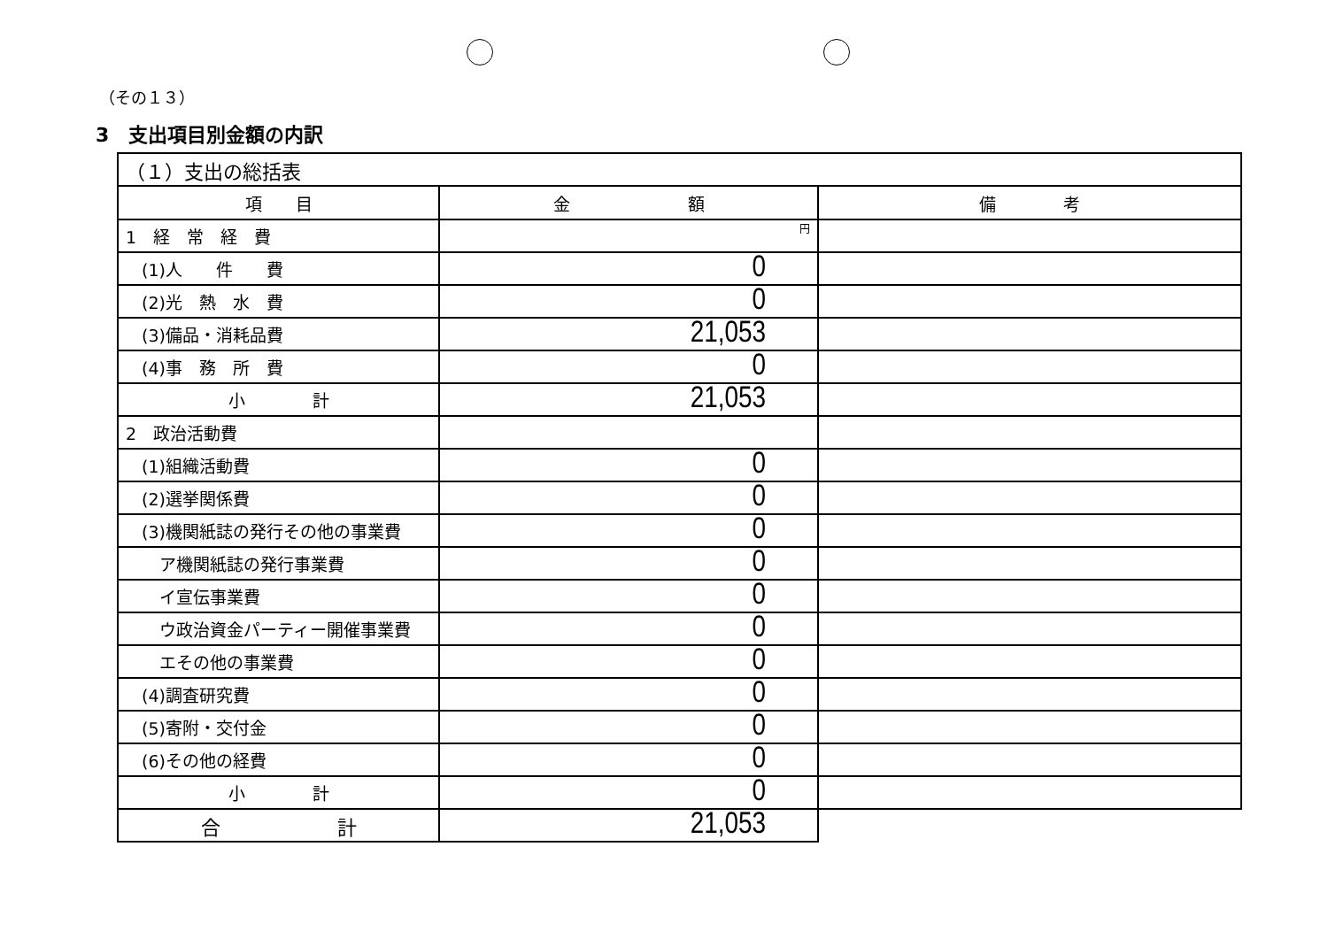（その１３）
3　支出項目別金額の内訳
| （１）支出の総括表 | | |
| 項 目 | 金 額 | 備 考 |
| 1 経 常 経 費 | 円 | |
| (1)人 件 費 | 0 | |
| (2)光 熱 水 費 | 0 | |
| (3)備品・消耗品費 | 21,053 | |
| (4)事 務 所 費 | 0 | |
| 小 計 | 21,053 | |
| 2 政治活動費 | | |
| (1)組織活動費 | 0 | |
| (2)選挙関係費 | 0 | |
| (3)機関紙誌の発行その他の事業費 | 0 | |
| ア機関紙誌の発行事業費 | 0 | |
| イ宣伝事業費 | 0 | |
| ウ政治資金パーティー開催事業費 | 0 | |
| エその他の事業費 | 0 | |
| (4)調査研究費 | 0 | |
| (5)寄附・交付金 | 0 | |
| (6)その他の経費 | 0 | |
| 小 計 | 0 | |
| 合 計 | 21,053 | |